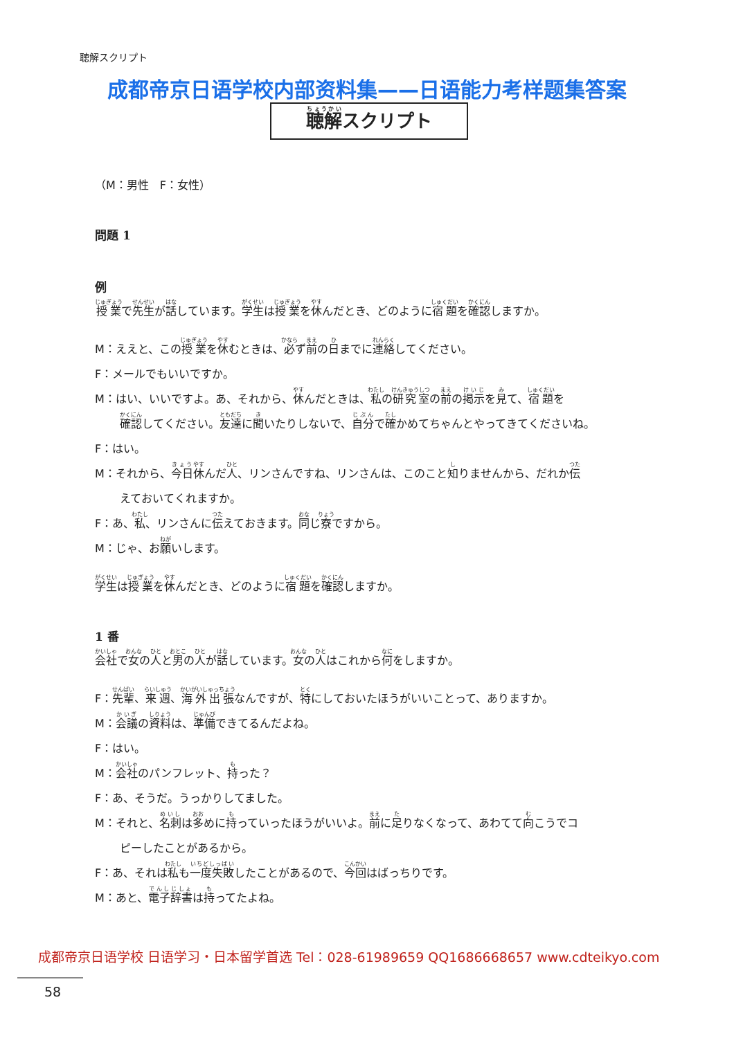聴解スクリプト
成都帝京日语学校内部资料集——日语能力考样题集答案
聴解スクリプト
（M：男性　F：女性）
問題 1
例
授業で先生が話しています。学生は授業を休んだとき、どのように宿題を確認しますか。
M：ええと、この授業を休むときは、必ず前の日までに連絡してください。
F：メールでもいいですか。
M：はい、いいですよ。あ、それから、休んだときは、私の研究室の前の掲示を見て、宿題を
確認してください。友達に聞いたりしないで、自分で確かめてちゃんとやってきてくださいね。
F：はい。
M：それから、今日休んだ人、リンさんですね、リンさんは、このこと知りませんから、だれか伝
えておいてくれますか。
F：あ、私、リンさんに伝えておきます。同じ寮ですから。
M：じゃ、お願いします。
学生は授業を休んだとき、どのように宿題を確認しますか。
1 番
会社で女の人と男の人が話しています。女の人はこれから何をしますか。
F：先輩、来週、海外出張なんですが、特にしておいたほうがいいことって、ありますか。
M：会議の資料は、準備できてるんだよね。
F：はい。
M：会社のパンフレット、持った？
F：あ、そうだ。うっかりしてました。
M：それと、名刺は多めに持っていったほうがいいよ。前に足りなくなって、あわてて向こうでコ
ピーしたことがあるから。
F：あ、それは私も一度失敗したことがあるので、今回はばっちりです。
M：あと、電子辞書は持ってたよね。
成都帝京日语学校 日语学习・日本留学首选 Tel：028-61989659 QQ1686668657 www.cdteikyo.com
58